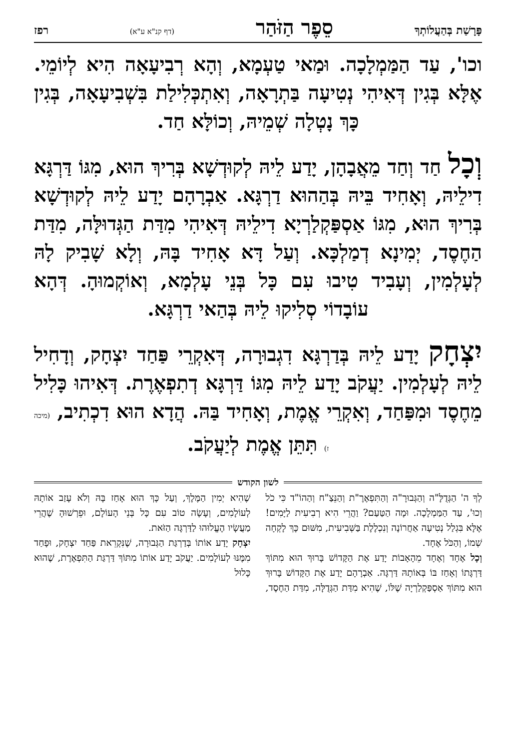פָּרָשַׁת בְּהַעֲלוֹתְךָ סֵפֶר הַזֹּהַר (דף קנ"א ע"א) רפז
וכו', עַד הַמַּמְלָכָה. וּמַאי טַעְמָא, וְהָא רְבִיעָאָה הִיא לְיוֹמֵי. אֶלָּא בְּגִין דְּאִיהִי נְטִיעָה בַּתְרָאָה, וְאִתְכְּלִילַת בִּשְׁבִיעָאָה, בְּגִין כָּךְ נָטְלָה שְׁמֵיהּ, וְכוֹלָּא חַד.
וְכָל חַד וְחַד מֵאֲבָהָן, יָדַע לֵיהּ לְקוּדְשָׁא בְּרִיךְ הוּא, מִגּוֹ דַּרְגָּא דִילֵיהּ, וְאָחִיד בֵּיהּ בְּהַהוּא דַרְגָּא. אַבְרָהָם יָדַע לֵיהּ לְקוּדְשָׁא בְּרִיךְ הוּא, מִגּוֹ אַסְפַּקְלַרְיָא דִילֵיהּ דְּאִיהִי מִדַּת הַגְּדוּלָּה, מִדַּת הַחֶסֶד, יְמִינָא דְמַלְכָּא. וְעַל דָּא אָחִיד בָּהּ, וְלָא שָׁבִיק לָהּ לְעָלְמִין, וְעָבִיד טִיבוּ עִם כָּל בְּנֵי עָלְמָא, וְאוֹקְמוּהָ. דְּהָא עוֹבָדוֹי סְלִיקוּ לֵיהּ בְּהַאי דַרְגָּא.
יִצְחָק יָדַע לֵיהּ בְּדַרְגָּא דִגְבוּרָה, דְּאִקְרֵי פַּחַד יִצְחָק, וְדָחִיל לֵיהּ לְעָלְמִין. יַעֲקֹב יָדַע לֵיהּ מִגּוֹ דַּרְגָּא דְתִפְאֶרֶת. דְּאִיהוּ כָּלִיל מֵחֶסֶד וּמִפַּחַד, וְאִקְרֵי אֱמֶת, וְאָחִיד בַּהּ. הֲדָא הוּא דִכְתִיב, (מיכה ז) תִּתֵּן אֱמֶת לְיַעֲקֹב.
לשון הקודש
לְךָ ה' הַגְּדֻלָּ"ה וְהַגְּבוּרָ"ה וְהַתִּפְאֶרֶ"ת וְהַנֵּצַ"ח וְהַהוֹ"ד כִּי כֹל וְכוּ', עַד הַמַּמְלָכָה. וּמָה הַטַּעַם? וַהֲרֵי הִיא רְבִיעִית לַיָּמִים! אֶלָּא בִּגְלַל נְטִיעָה אַחֲרוֹנָה וְנִכְלֶלֶת בַּשְּׁבִיעִית, מִשּׁוּם כָּךְ לָקְחָה שְׁמוֹ, וְהַכֹּל אֶחָד.
וְכָל אֶחָד וְאֶחָד מֵהָאָבוֹת יָדַע אֶת הַקָּדוֹשׁ בָּרוּךְ הוּא מִתּוֹךְ דַּרְגָּתוֹ וְאָחַז בּוֹ בְּאוֹתָהּ דַּרְגָּה. אַבְרָהָם יָדַע אֶת הַקָּדוֹשׁ בָּרוּךְ הוּא מִתּוֹךְ אַסְפַּקְלַרְיָה שֶׁלּוֹ, שֶׁהִיא מִדַּת הַגְּדֻלָּה, מִדַּת הַחֶסֶד, שֶׁהִיא יְמִין הַמֶּלֶךְ, וְעַל כָּךְ הוּא אָחַז בָּהּ וְלֹא עָזַב אוֹתָהּ לְעוֹלָמִים, וְעָשָׂה טוֹב עִם כָּל בְּנֵי הָעוֹלָם, וּפֵרְשׁוּהָ שֶׁהֲרֵי מַעֲשָׂיו הֶעֱלוּהוּ לַדַּרְגָּה הַזֹּאת.
יִצְחָק יָדַע אוֹתוֹ בְּדַרְגַּת הַגְּבוּרָה, שֶׁנִּקְרֵאת פַּחַד יִצְחָק, וּפָחַד מִמֶּנּוּ לְעוֹלָמִים. יַעֲקֹב יָדַע אוֹתוֹ מִתּוֹךְ דַּרְגַּת הַתִּפְאֶרֶת, שֶׁהוּא כָּלוּל